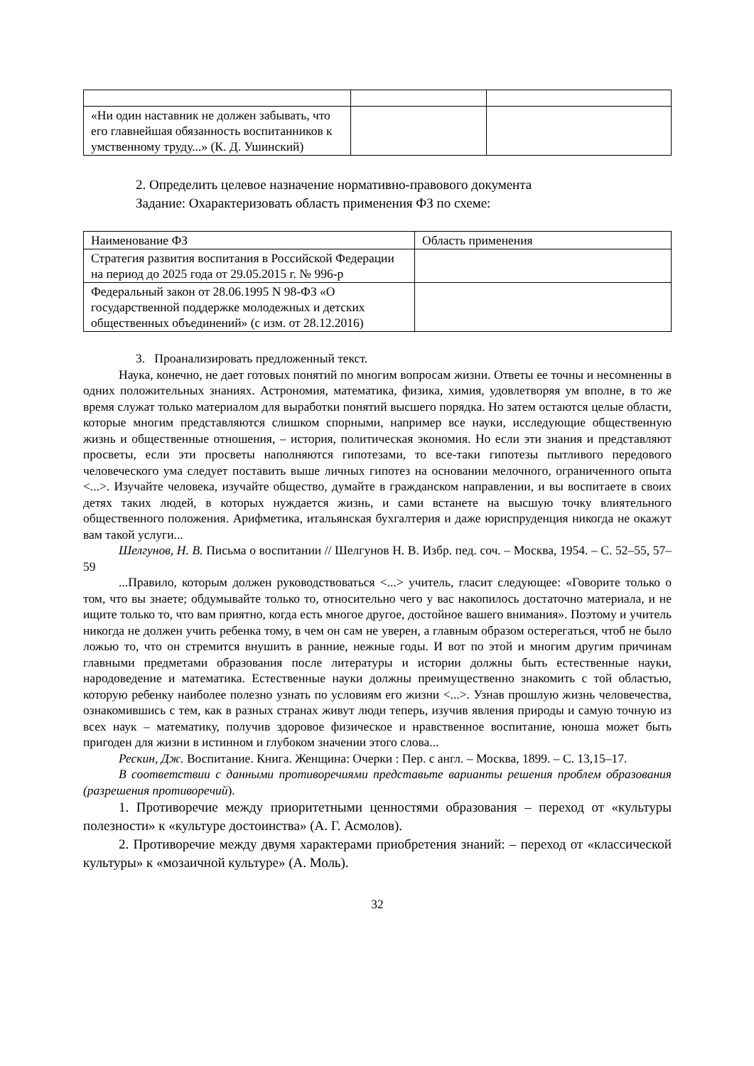| «Ни один наставник не должен забывать, что его главнейшая обязанность воспитанников к умственному труду...» (К. Д. Ушинский) | | |
2. Определить целевое назначение нормативно-правового документа
Задание: Охарактеризовать область применения ФЗ по схеме:
| Наименование ФЗ | Область применения |
| Стратегия развития воспитания в Российской Федерации на период до 2025 года от 29.05.2015 г. № 996-р | |
| Федеральный закон от 28.06.1995 N 98-ФЗ «О государственной поддержке молодежных и детских общественных объединений» (с изм. от 28.12.2016) | |
3. Проанализировать предложенный текст.
Наука, конечно, не дает готовых понятий по многим вопросам жизни. Ответы ее точны и несомненны в одних положительных знаниях. Астрономия, математика, физика, химия, удовлетворяя ум вполне, в то же время служат только материалом для выработки понятий высшего порядка. Но затем остаются целые области, которые многим представляются слишком спорными, например все науки, исследующие общественную жизнь и общественные отношения, – история, политическая экономия. Но если эти знания и представляют просветы, если эти просветы наполняются гипотезами, то все-таки гипотезы пытливого передового человеческого ума следует поставить выше личных гипотез на основании мелочного, ограниченного опыта <...>. Изучайте человека, изучайте общество, думайте в гражданском направлении, и вы воспитаете в своих детях таких людей, в которых нуждается жизнь, и сами встанете на высшую точку влиятельного общественного положения. Арифметика, итальянская бухгалтерия и даже юриспруденция никогда не окажут вам такой услуги...
Шелгунов, Н. В. Письма о воспитании // Шелгунов Н. В. Избр. пед. соч. – Москва, 1954. – С. 52–55, 57–59
...Правило, которым должен руководствоваться <...> учитель, гласит следующее: «Говорите только о том, что вы знаете; обдумывайте только то, относительно чего у вас накопилось достаточно материала, и не ищите только то, что вам приятно, когда есть многое другое, достойное вашего внимания». Поэтому и учитель никогда не должен учить ребенка тому, в чем он сам не уверен, а главным образом остерегаться, чтоб не было ложью то, что он стремится внушить в ранние, нежные годы. И вот по этой и многим другим причинам главными предметами образования после литературы и истории должны быть естественные науки, народоведение и математика. Естественные науки должны преимущественно знакомить с той областью, которую ребенку наиболее полезно узнать по условиям его жизни <...>. Узнав прошлую жизнь человечества, ознакомившись с тем, как в разных странах живут люди теперь, изучив явления природы и самую точную из всех наук – математику, получив здоровое физическое и нравственное воспитание, юноша может быть пригоден для жизни в истинном и глубоком значении этого слова...
Рескин, Дж. Воспитание. Книга. Женщина: Очерки : Пер. с англ. – Москва, 1899. – С. 13,15–17.
В соответствии с данными противоречиями представьте варианты решения проблем образования (разрешения противоречий).
1. Противоречие между приоритетными ценностями образования – переход от «культуры полезности» к «культуре достоинства» (А. Г. Асмолов).
2. Противоречие между двумя характерами приобретения знаний: – переход от «классической культуры» к «мозаичной культуре» (А. Моль).
32